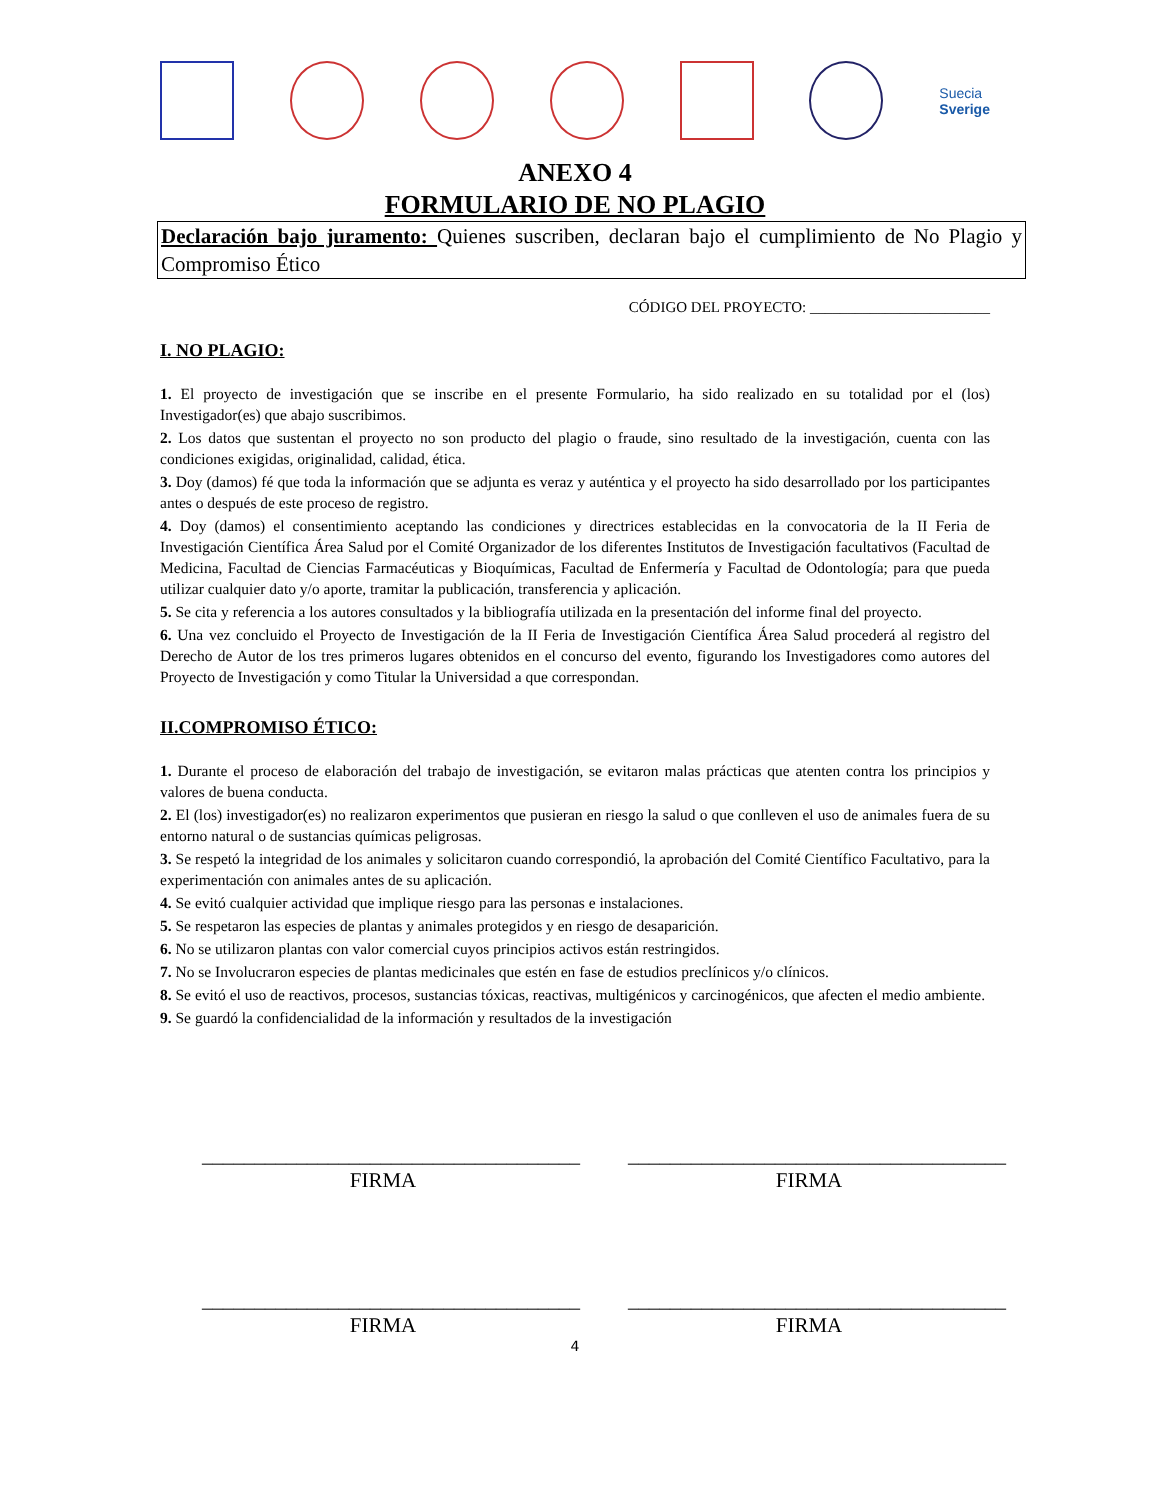Suecia
Sverige
ANEXO 4
FORMULARIO DE NO PLAGIO
Declaración bajo juramento: Quienes suscriben, declaran bajo el cumplimiento de No Plagio y Compromiso Ético
CÓDIGO DEL PROYECTO: ________________________
I. NO PLAGIO:
1. El proyecto de investigación que se inscribe en el presente Formulario, ha sido realizado en su totalidad por el (los) Investigador(es) que abajo suscribimos.
2. Los datos que sustentan el proyecto no son producto del plagio o fraude, sino resultado de la investigación, cuenta con las condiciones exigidas, originalidad, calidad, ética.
3. Doy (damos) fé que toda la información que se adjunta es veraz y auténtica y el proyecto ha sido desarrollado por los participantes antes o después de este proceso de registro.
4. Doy (damos) el consentimiento aceptando las condiciones y directrices establecidas en la convocatoria de la II Feria de Investigación Científica Área Salud por el Comité Organizador de los diferentes Institutos de Investigación facultativos (Facultad de Medicina, Facultad de Ciencias Farmacéuticas y Bioquímicas, Facultad de Enfermería y Facultad de Odontología; para que pueda utilizar cualquier dato y/o aporte, tramitar la publicación, transferencia y aplicación.
5. Se cita y referencia a los autores consultados y la bibliografía utilizada en la presentación del informe final del proyecto.
6. Una vez concluido el Proyecto de Investigación de la II Feria de Investigación Científica Área Salud procederá al registro del Derecho de Autor de los tres primeros lugares obtenidos en el concurso del evento, figurando los Investigadores como autores del Proyecto de Investigación y como Titular la Universidad a que correspondan.
II.COMPROMISO ÉTICO:
1. Durante el proceso de elaboración del trabajo de investigación, se evitaron malas prácticas que atenten contra los principios y valores de buena conducta.
2. El (los) investigador(es) no realizaron experimentos que pusieran en riesgo la salud o que conlleven el uso de animales fuera de su entorno natural o de sustancias químicas peligrosas.
3. Se respetó la integridad de los animales y solicitaron cuando correspondió, la aprobación del Comité Científico Facultativo, para la experimentación con animales antes de su aplicación.
4. Se evitó cualquier actividad que implique riesgo para las personas e instalaciones.
5. Se respetaron las especies de plantas y animales protegidos y en riesgo de desaparición.
6. No se utilizaron plantas con valor comercial cuyos principios activos están restringidos.
7. No se Involucraron especies de plantas medicinales que estén en fase de estudios preclínicos y/o clínicos.
8. Se evitó el uso de reactivos, procesos, sustancias tóxicas, reactivas, multigénicos y carcinogénicos, que afecten el medio ambiente.
9. Se guardó la confidencialidad de la información y resultados de la investigación
____________________________________
FIRMA
____________________________________
FIRMA
____________________________________
FIRMA
____________________________________
FIRMA
4